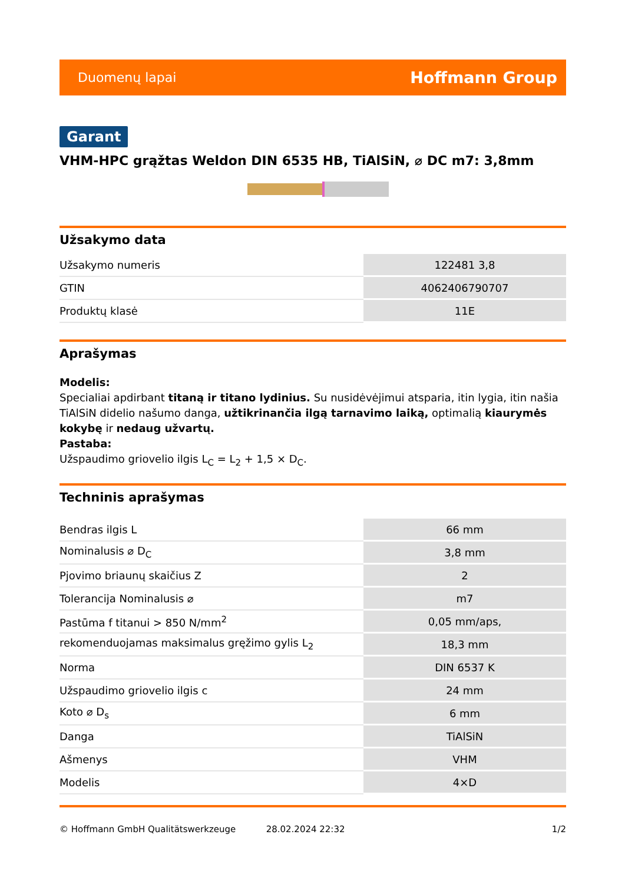Duomenų lapai Hoffmann Group
Garant
VHM-HPC grąžtas Weldon DIN 6535 HB, TiAlSiN, ⌀ DC m7: 3,8mm
Užsakymo data
| Užsakymo numeris | 122481 3,8 |
| GTIN | 4062406790707 |
| Produktų klasė | 11E |
Aprašymas
Modelis:
Specialiai apdirbant titaną ir titano lydinius. Su nusidėvėjimui atsparia, itin lygia, itin našia TiAlSiN didelio našumo danga, užtikrinančia ilgą tarnavimo laiką, optimalią kiaurymės kokybę ir nedaug užvartų.
Pastaba:
Užspaudimo griovelio ilgis L<sub>C</sub> = L<sub>2</sub> + 1,5 × D<sub>C</sub>.
Techninis aprašymas
| Bendras ilgis L | 66 mm |
| Nominalusis ⌀ D<sub>C</sub> | 3,8 mm |
| Pjovimo briaunų skaičius Z | 2 |
| Tolerancija Nominalusis ⌀ | m7 |
| Pastūma f titanui > 850 N/mm<sup>2</sup> | 0,05 mm/aps, |
| rekomenduojamas maksimalus gręžimo gylis L<sub>2</sub> | 18,3 mm |
| Norma | DIN 6537 K |
| Užspaudimo griovelio ilgis c | 24 mm |
| Koto ⌀ D<sub>s</sub> | 6 mm |
| Danga | TiAlSiN |
| Ašmenys | VHM |
| Modelis | 4×D |
© Hoffmann GmbH Qualitätswerkzeuge 28.02.2024 22:32 1/2